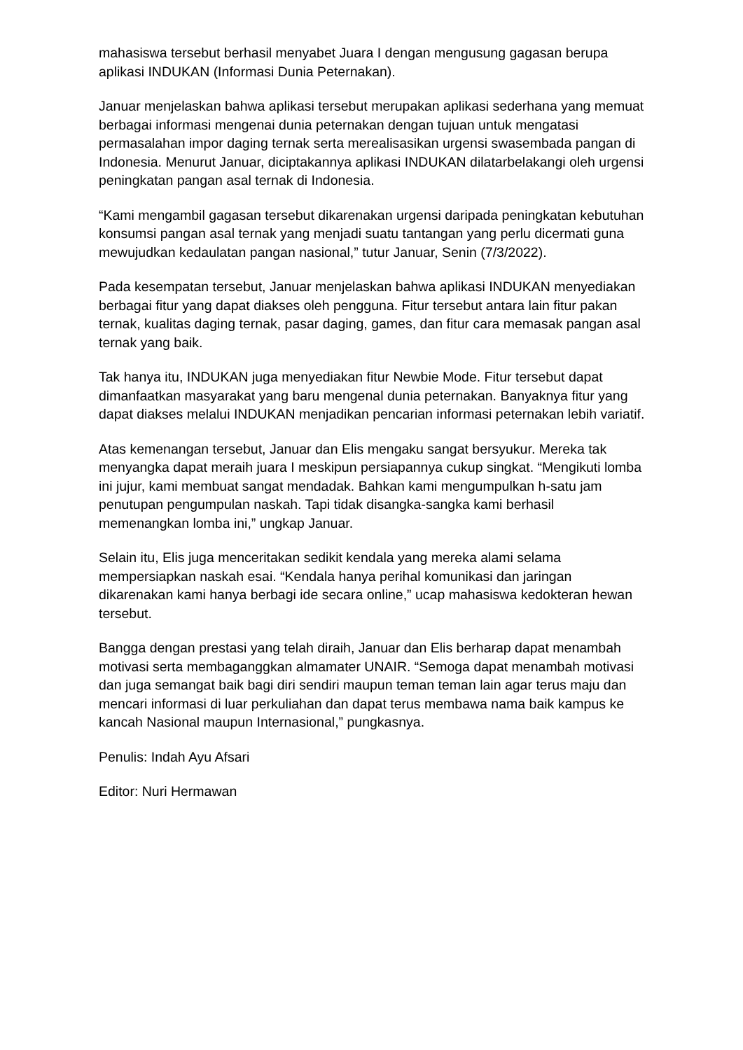mahasiswa tersebut berhasil menyabet Juara I dengan mengusung gagasan berupa aplikasi INDUKAN (Informasi Dunia Peternakan).
Januar menjelaskan bahwa aplikasi tersebut merupakan aplikasi sederhana yang memuat berbagai informasi mengenai dunia peternakan dengan tujuan untuk mengatasi permasalahan impor daging ternak serta merealisasikan urgensi swasembada pangan di Indonesia. Menurut Januar, diciptakannya aplikasi INDUKAN dilatarbelakangi oleh urgensi peningkatan pangan asal ternak di Indonesia.
“Kami mengambil gagasan tersebut dikarenakan urgensi daripada peningkatan kebutuhan konsumsi pangan asal ternak yang menjadi suatu tantangan yang perlu dicermati guna mewujudkan kedaulatan pangan nasional,” tutur Januar, Senin (7/3/2022).
Pada kesempatan tersebut, Januar menjelaskan bahwa aplikasi INDUKAN menyediakan berbagai fitur yang dapat diakses oleh pengguna. Fitur tersebut antara lain fitur pakan ternak, kualitas daging ternak, pasar daging, games, dan fitur cara memasak pangan asal ternak yang baik.
Tak hanya itu, INDUKAN juga menyediakan fitur Newbie Mode. Fitur tersebut dapat dimanfaatkan masyarakat yang baru mengenal dunia peternakan. Banyaknya fitur yang dapat diakses melalui INDUKAN menjadikan pencarian informasi peternakan lebih variatif.
Atas kemenangan tersebut, Januar dan Elis mengaku sangat bersyukur. Mereka tak menyangka dapat meraih juara I meskipun persiapannya cukup singkat. “Mengikuti lomba ini jujur, kami membuat sangat mendadak. Bahkan kami mengumpulkan h-satu jam penutupan pengumpulan naskah. Tapi tidak disangka-sangka kami berhasil memenangkan lomba ini,” ungkap Januar.
Selain itu, Elis juga menceritakan sedikit kendala yang mereka alami selama mempersiapkan naskah esai. “Kendala hanya perihal komunikasi dan jaringan dikarenakan kami hanya berbagi ide secara online,” ucap mahasiswa kedokteran hewan tersebut.
Bangga dengan prestasi yang telah diraih, Januar dan Elis berharap dapat menambah motivasi serta membaganggkan almamater UNAIR. “Semoga dapat menambah motivasi dan juga semangat baik bagi diri sendiri maupun teman teman lain agar terus maju dan mencari informasi di luar perkuliahan dan dapat terus membawa nama baik kampus ke kancah Nasional maupun Internasional,” pungkasnya.
Penulis: Indah Ayu Afsari
Editor: Nuri Hermawan